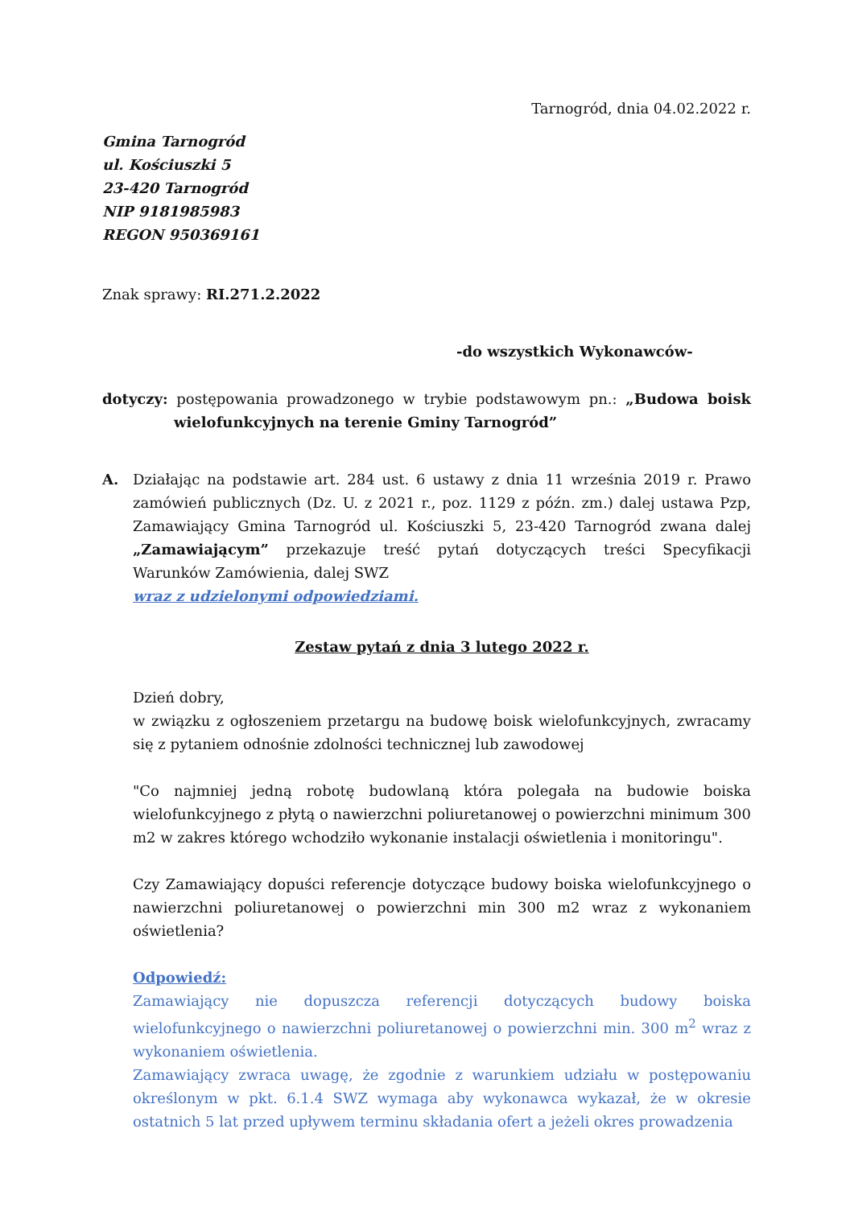Tarnogród, dnia 04.02.2022 r.
Gmina Tarnogród
ul. Kościuszki 5
23-420 Tarnogród
NIP 9181985983
REGON 950369161
Znak sprawy: RI.271.2.2022
-do wszystkich Wykonawców-
dotyczy: postępowania prowadzonego w trybie podstawowym pn.: „Budowa boisk wielofunkcyjnych na terenie Gminy Tarnogród”
A. Działając na podstawie art. 284 ust. 6 ustawy z dnia 11 września 2019 r. Prawo zamówień publicznych (Dz. U. z 2021 r., poz. 1129 z późn. zm.) dalej ustawa Pzp, Zamawiający Gmina Tarnogród ul. Kościuszki 5, 23-420 Tarnogród zwana dalej „Zamawiającym” przekazuje treść pytań dotyczących treści Specyfikacji Warunków Zamówienia, dalej SWZ
wraz z udzielonymi odpowiedziami.
Zestaw pytań z dnia 3 lutego 2022 r.
Dzień dobry,
w związku z ogłoszeniem przetargu na budowę boisk wielofunkcyjnych, zwracamy się z pytaniem odnośnie zdolności technicznej lub zawodowej
"Co najmniej jedną robotę budowlaną która polegała na budowie boiska wielofunkcyjnego z płytą o nawierzchni poliuretanowej o powierzchni minimum 300 m2 w zakres którego wchodziło wykonanie instalacji oświetlenia i monitoringu".
Czy Zamawiający dopuści referencje dotyczące budowy boiska wielofunkcyjnego o nawierzchni poliuretanowej o powierzchni min 300 m2 wraz z wykonaniem oświetlenia?
Odpowiedź:
Zamawiający nie dopuszcza referencji dotyczących budowy boiska wielofunkcyjnego o nawierzchni poliuretanowej o powierzchni min. 300 m<sup>2</sup> wraz z wykonaniem oświetlenia.
Zamawiający zwraca uwagę, że zgodnie z warunkiem udziału w postępowaniu określonym w pkt. 6.1.4 SWZ wymaga aby wykonawca wykazał, że w okresie ostatnich 5 lat przed upływem terminu składania ofert a jeżeli okres prowadzenia